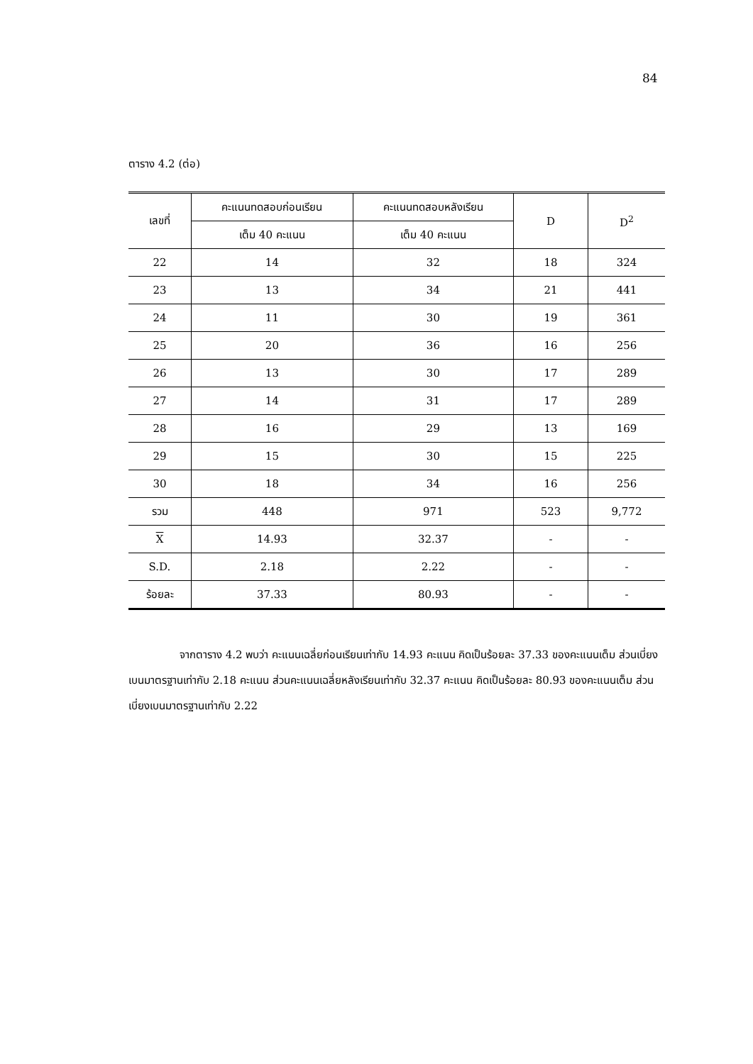84
ตาราง 4.2 (ต่อ)
| เลขที่ | คะแนนทดสอบก่อนเรียน | คะแนนทดสอบหลังเรียน | D | D<sup>2</sup> |
| --- | --- | --- | --- | --- |
| | เต็ม 40 คะแนน | เต็ม 40 คะแนน | | |
| 22 | 14 | 32 | 18 | 324 |
| 23 | 13 | 34 | 21 | 441 |
| 24 | 11 | 30 | 19 | 361 |
| 25 | 20 | 36 | 16 | 256 |
| 26 | 13 | 30 | 17 | 289 |
| 27 | 14 | 31 | 17 | 289 |
| 28 | 16 | 29 | 13 | 169 |
| 29 | 15 | 30 | 15 | 225 |
| 30 | 18 | 34 | 16 | 256 |
| รวม | 448 | 971 | 523 | 9,772 |
| X | 14.93 | 32.37 | - | - |
| S.D. | 2.18 | 2.22 | - | - |
| ร้อยละ | 37.33 | 80.93 | - | - |
จากตาราง 4.2 พบว่า คะแนนเฉลี่ยก่อนเรียนเท่ากับ 14.93 คะแนน คิดเป็นร้อยละ 37.33 ของคะแนนเต็ม ส่วนเบี่ยงเบนมาตรฐานเท่ากับ 2.18 คะแนน ส่วนคะแนนเฉลี่ยหลังเรียนเท่ากับ 32.37 คะแนน คิดเป็นร้อยละ 80.93 ของคะแนนเต็ม ส่วนเบี่ยงเบนมาตรฐานเท่ากับ 2.22